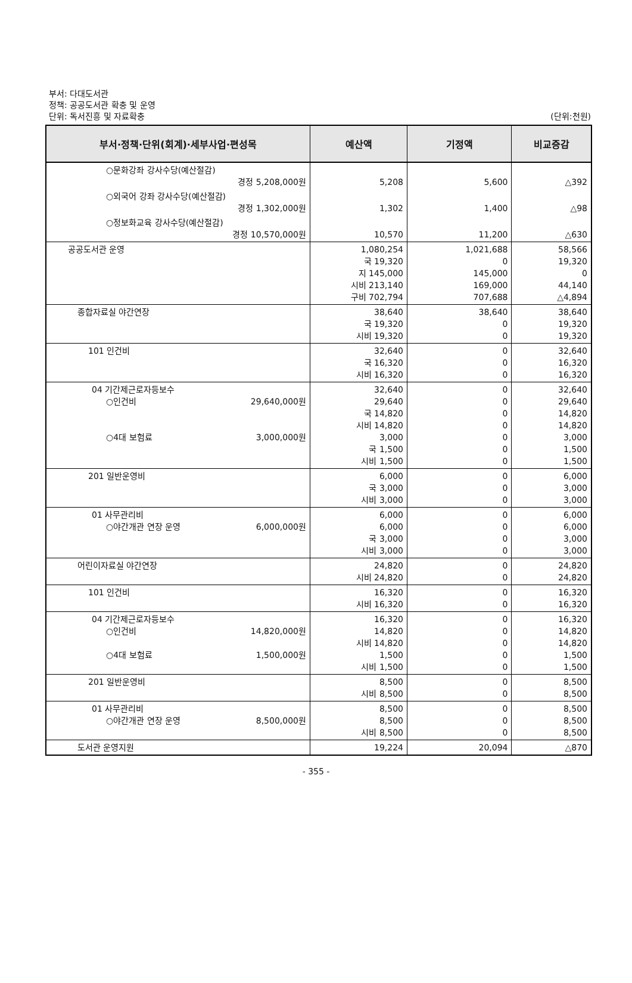부서: 다대도서관
정책: 공공도서관 확충 및 운영
단위: 독서진흥 및 자료확충
(단위:천원)
| 부서·정책·단위(회계)·세부사업·편성목 | 예산액 | 기정액 | 비교증감 |
| --- | --- | --- | --- |
| ○문화강좌 강사수당(예산절감) 경정 5,208,000원 | 5,208 | 5,600 | △392 |
| ○외국어 강좌 강사수당(예산절감) 경정 1,302,000원 | 1,302 | 1,400 | △98 |
| ○정보화교육 강사수당(예산절감) 경정 10,570,000원 | 10,570 | 11,200 | △630 |
| 공공도서관 운영 | 1,080,254 국 19,320 지 145,000 시비 213,140 구비 702,794 | 1,021,688 0 145,000 169,000 707,688 | 58,566 19,320 0 44,140 △4,894 |
| 종합자료실 야간연장 | 38,640 국 19,320 시비 19,320 | 38,640 0 0 | 38,640 19,320 19,320 |
| 101 인건비 | 32,640 국 16,320 시비 16,320 | 0 0 0 | 32,640 16,320 16,320 |
| 04 기간제근로자등보수 ○인건비 29,640,000원 ○4대 보험료 3,000,000원 | 32,640 29,640 국 14,820 시비 14,820 3,000 국 1,500 시비 1,500 | 0 0 0 0 0 0 0 | 32,640 29,640 14,820 14,820 3,000 1,500 1,500 |
| 201 일반운영비 | 6,000 국 3,000 시비 3,000 | 0 0 0 | 6,000 3,000 3,000 |
| 01 사무관리비 ○야간개관 연장 운영 6,000,000원 | 6,000 6,000 국 3,000 시비 3,000 | 0 0 0 0 | 6,000 6,000 3,000 3,000 |
| 어린이자료실 야간연장 | 24,820 시비 24,820 | 0 0 | 24,820 24,820 |
| 101 인건비 | 16,320 시비 16,320 | 0 0 | 16,320 16,320 |
| 04 기간제근로자등보수 ○인건비 14,820,000원 ○4대 보험료 1,500,000원 | 16,320 14,820 시비 14,820 1,500 시비 1,500 | 0 0 0 0 0 | 16,320 14,820 14,820 1,500 1,500 |
| 201 일반운영비 | 8,500 시비 8,500 | 0 0 | 8,500 8,500 |
| 01 사무관리비 ○야간개관 연장 운영 8,500,000원 | 8,500 8,500 시비 8,500 | 0 0 0 | 8,500 8,500 8,500 |
| 도서관 운영지원 | 19,224 | 20,094 | △870 |
- 355 -